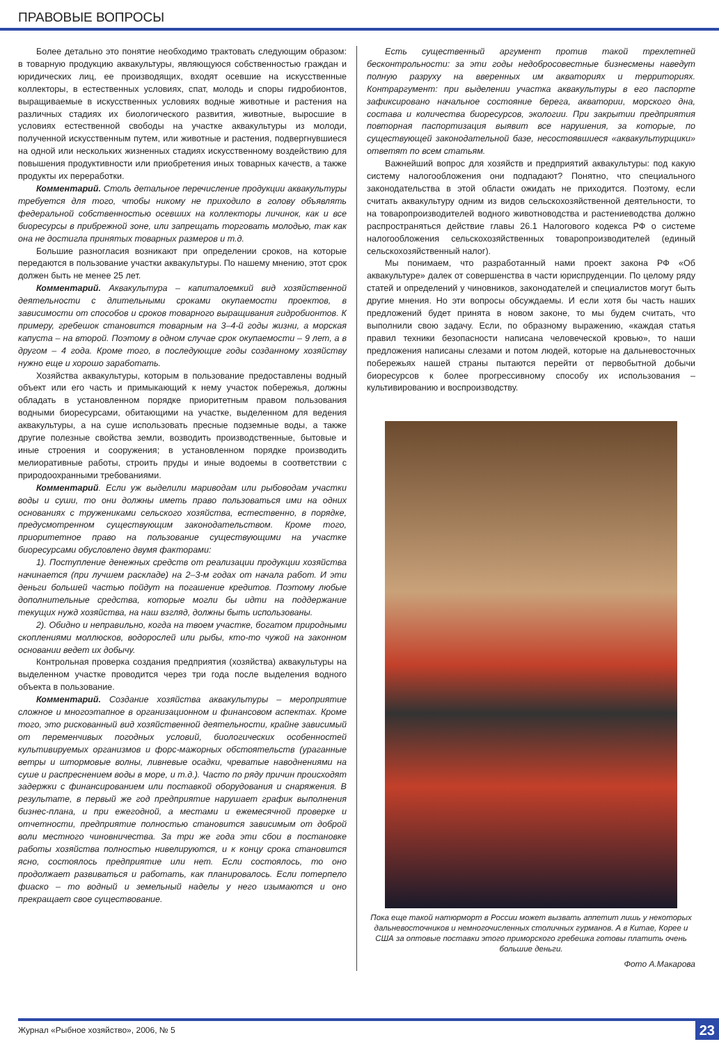ПРАВОВЫЕ ВОПРОСЫ
Более детально это понятие необходимо трактовать следующим образом: в товарную продукцию аквакультуры, являющуюся собственностью граждан и юридических лиц, ее производящих, входят осевшие на искусственные коллекторы, в естественных условиях, спат, молодь и споры гидробионтов, выращиваемые в искусственных условиях водные животные и растения на различных стадиях их биологического развития, животные, выросшие в условиях естественной свободы на участке аквакультуры из молоди, полученной искусственным путем, или животные и растения, подвергнувшиеся на одной или нескольких жизненных стадиях искусственному воздействию для повышения продуктивности или приобретения иных товарных качеств, а также продукты их переработки.
Комментарий. Столь детальное перечисление продукции аквакультуры требуется для того, чтобы никому не приходило в голову объявлять федеральной собственностью осевших на коллекторы личинок, как и все биоресурсы в прибрежной зоне, или запрещать торговать молодью, так как она не достигла принятых товарных размеров и т.д.
Большие разногласия возникают при определении сроков, на которые передаются в пользование участки аквакультуры. По нашему мнению, этот срок должен быть не менее 25 лет.
Комментарий. Аквакультура – капиталоемкий вид хозяйственной деятельности с длительными сроками окупаемости проектов, в зависимости от способов и сроков товарного выращивания гидробионтов. К примеру, гребешок становится товарным на 3–4-й годы жизни, а морская капуста – на второй. Поэтому в одном случае срок окупаемости – 9 лет, а в другом – 4 года. Кроме того, в последующие годы созданному хозяйству нужно еще и хорошо заработать.
Хозяйства аквакультуры, которым в пользование предоставлены водный объект или его часть и примыкающий к нему участок побережья, должны обладать в установленном порядке приоритетным правом пользования водными биоресурсами, обитающими на участке, выделенном для ведения аквакультуры, а на суше использовать пресные подземные воды, а также другие полезные свойства земли, возводить производственные, бытовые и иные строения и сооружения; в установленном порядке производить мелиоративные работы, строить пруды и иные водоемы в соответствии с природоохранными требованиями.
Комментарий. Если уж выделили мариводам или рыбоводам участки воды и суши, то они должны иметь право пользоваться ими на одних основаниях с тружениками сельского хозяйства, естественно, в порядке, предусмотренном существующим законодательством. Кроме того, приоритетное право на пользование существующими на участке биоресурсами обусловлено двумя факторами:
1). Поступление денежных средств от реализации продукции хозяйства начинается (при лучшем раскладе) на 2–3-м годах от начала работ. И эти деньги большей частью пойдут на погашение кредитов. Поэтому любые дополнительные средства, которые могли бы идти на поддержание текущих нужд хозяйства, на наш взгляд, должны быть использованы.
2). Обидно и неправильно, когда на твоем участке, богатом природными скоплениями моллюсков, водорослей или рыбы, кто-то чужой на законном основании ведет их добычу.
Контрольная проверка создания предприятия (хозяйства) аквакультуры на выделенном участке проводится через три года после выделения водного объекта в пользование.
Комментарий. Создание хозяйства аквакультуры – мероприятие сложное и многоэтапное в организационном и финансовом аспектах. Кроме того, это рискованный вид хозяйственной деятельности, крайне зависимый от переменчивых погодных условий, биологических особенностей культивируемых организмов и форс-мажорных обстоятельств (ураганные ветры и штормовые волны, ливневые осадки, чреватые наводнениями на суше и распреснением воды в море, и т.д.). Часто по ряду причин происходят задержки с финансированием или поставкой оборудования и снаряжения. В результате, в первый же год предприятие нарушает график выполнения бизнес-плана, и при ежегодной, а местами и ежемесячной проверке и отчетности, предприятие полностью становится зависимым от доброй воли местного чиновничества. За три же года эти сбои в постановке работы хозяйства полностью нивелируются, и к концу срока становится ясно, состоялось предприятие или нет. Если состоялось, то оно продолжает развиваться и работать, как планировалось. Если потерпело фиаско – то водный и земельный наделы у него изымаются и оно прекращает свое существование.
Есть существенный аргумент против такой трехлетней бесконтрольности: за эти годы недобросовестные бизнесмены наведут полную разруху на вверенных им акваториях и территориях. Контраргумент: при выделении участка аквакультуры в его паспорте зафиксировано начальное состояние берега, акватории, морского дна, состава и количества биоресурсов, экологии. При закрытии предприятия повторная паспортизация выявит все нарушения, за которые, по существующей законодательной базе, несостоявшиеся «аквакультурщики» ответят по всем статьям.
Важнейший вопрос для хозяйств и предприятий аквакультуры: под какую систему налогообложения они подпадают? Понятно, что специального законодательства в этой области ожидать не приходится. Поэтому, если считать аквакультуру одним из видов сельскохозяйственной деятельности, то на товаропроизводителей водного животноводства и растениеводства должно распространяться действие главы 26.1 Налогового кодекса РФ о системе налогообложения сельскохозяйственных товаропроизводителей (единый сельскохозяйственный налог).
Мы понимаем, что разработанный нами проект закона РФ «Об аквакультуре» далек от совершенства в части юриспруденции. По целому ряду статей и определений у чиновников, законодателей и специалистов могут быть другие мнения. Но эти вопросы обсуждаемы. И если хотя бы часть наших предложений будет принята в новом законе, то мы будем считать, что выполнили свою задачу. Если, по образному выражению, «каждая статья правил техники безопасности написана человеческой кровью», то наши предложения написаны слезами и потом людей, которые на дальневосточных побережьях нашей страны пытаются перейти от первобытной добычи биоресурсов к более прогрессивному способу их использования – культивированию и воспроизводству.
Пока еще такой натюрморт в России может вызвать аппетит лишь у некоторых дальневосточников и немногочисленных столичных гурманов. А в Китае, Корее и США за оптовые поставки этого приморского гребешка готовы платить очень большие деньги.
Фото А.Макарова
Журнал «Рыбное хозяйство», 2006, № 5 23